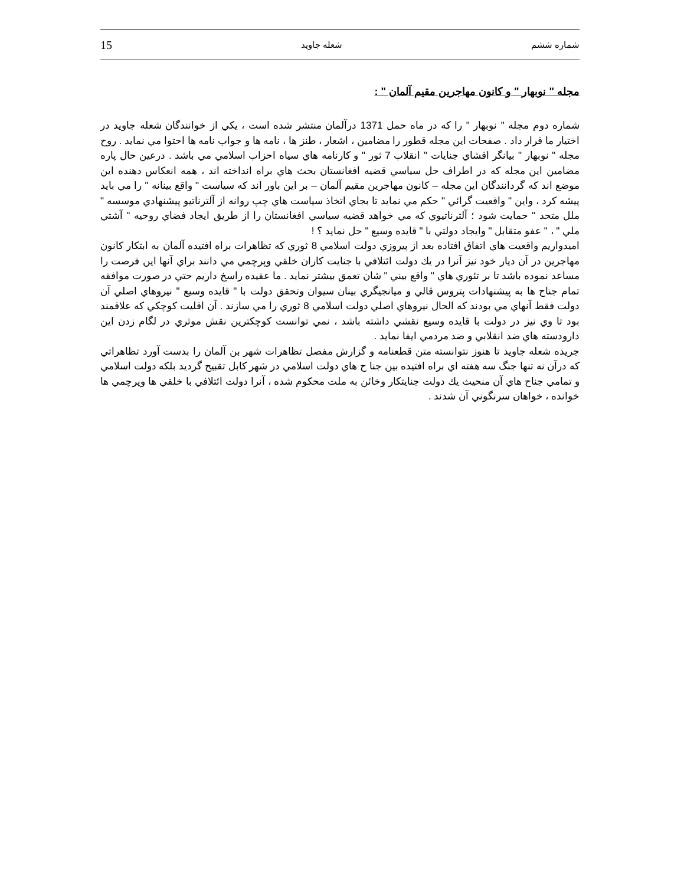15 شعله جاويد شماره ششم
مجله " نوبهار " و كانون مهاجرين مقيم آلمان " :
شماره دوم مجله " نوبهار " را كه در ماه حمل 1371 درآلمان منتشر شده است ، يكي از خوانندگان شعله جاويد در اختيار ما قرار داد . صفحات اين مجله قطور را مضامين ، اشعار ، طنز ها ، نامه ها و جواب نامه ها احتوا مي نمايد . روح مجله " نوبهار " بيانگر افشاي جنايات " انقلاب 7 ثور " و كارنامه هاي سياه احزاب اسلامي مي باشد . درعين حال پاره مضامين اين مجله كه در اطراف حل سياسي قضيه افغانستان بحث هاي براه انداخته اند ، همه انعكاس دهنده اين موضع اند كه گردانندگان اين مجله – كانون مهاجرين مقيم آلمان – بر اين باور اند كه سياست " واقع بينانه " را مي بايد پيشه كرد ، واين " واقعيت گرائي " حكم مي نمايد تا بجاي اتخاذ سياست هاي چپ روانه از آلترناتيو پيشنهادي موسسه " ملل متحد " حمايت شود ؛ آلترناتيوي كه مي خواهد قضيه سياسي افغانستان را از طريق ايجاد فضاي روحيه " آشتي ملي " ، " عفو متقابل " وايجاد دولتي با " قايده وسيع " حل نمايد ؟ !
اميدواريم واقعيت هاي اتفاق افتاده بعد از پيروزي دولت اسلامي 8 ثوري كه تظاهرات براه افتيده آلمان به ابتكار كانون مهاجرين در آن ديار خود نيز آنرا در يك دولت ائتلافي با جنايت كاران خلقي وپرچمي مي دانند براي آنها اين فرصت را مساعد نموده باشد تا بر تئوري هاي " واقع بيني " شان تعمق بيشتر نمايد . ما عقيده راسخ داريم حتي در صورت موافقه تمام جناح ها به پيشنهادات پتروس قالي و ميانجيگري بينان سيوان وتحقق دولت با " قايده وسيع " نيروهاي اصلي آن دولت فقط آنهاي مي بودند كه الحال نيروهاي اصلي دولت اسلامي 8 ثوري را مي سازند . آن اقليت كوچكي كه علاقمند بود تا وي نيز در دولت با قايده وسيع نقشي داشته باشد ، نمي توانست كوچكترين نقش موثري در لگام زدن اين دارودسته هاي ضد انقلابي و ضد مردمي ايفا نمايد .
جريده شعله جاويد تا هنوز نتوانسته متن قطعنامه و گزارش مفصل تظاهرات شهر بن آلمان را بدست آورد تظاهراتي كه درآن نه تنها جنگ سه هفته اي براه افتيده بين جنا ح هاي دولت اسلامي در شهر كابل تقبيح گرديد بلكه دولت اسلامي و تمامي جناح هاي آن منحيث يك دولت جنايتكار وخائن به ملت محكوم شده ، آنرا دولت ائتلافي با خلقي ها وپرچمي ها خوانده ، خواهان سرنگوني آن شدند .